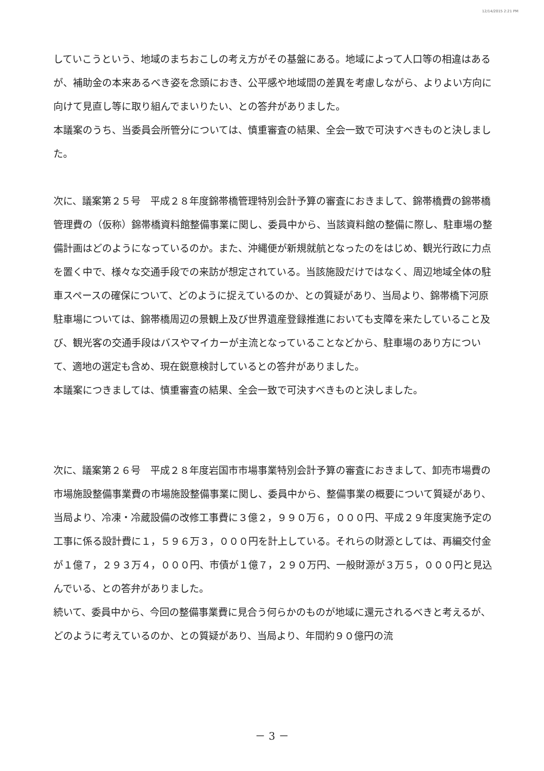12/14/2015 2:21 PM
していこうという、地域のまちおこしの考え方がその基盤にある。地域によって人口等の相違はあるが、補助金の本来あるべき姿を念頭におき、公平感や地域間の差異を考慮しながら、よりよい方向に向けて見直し等に取り組んでまいりたい、との答弁がありました。
本議案のうち、当委員会所管分については、慎重審査の結果、全会一致で可決すべきものと決しました。
次に、議案第２５号　平成２８年度錦帯橋管理特別会計予算の審査におきまして、錦帯橋費の錦帯橋管理費の（仮称）錦帯橋資料館整備事業に関し、委員中から、当該資料館の整備に際し、駐車場の整備計画はどのようになっているのか。また、沖縄便が新規就航となったのをはじめ、観光行政に力点を置く中で、様々な交通手段での来訪が想定されている。当該施設だけではなく、周辺地域全体の駐車スペースの確保について、どのように捉えているのか、との質疑があり、当局より、錦帯橋下河原駐車場については、錦帯橋周辺の景観上及び世界遺産登録推進においても支障を来たしていること及び、観光客の交通手段はバスやマイカーが主流となっていることなどから、駐車場のあり方について、適地の選定も含め、現在鋭意検討しているとの答弁がありました。
本議案につきましては、慎重審査の結果、全会一致で可決すべきものと決しました。
次に、議案第２６号　平成２８年度岩国市市場事業特別会計予算の審査におきまして、卸売市場費の市場施設整備事業費の市場施設整備事業に関し、委員中から、整備事業の概要について質疑があり、当局より、冷凍・冷蔵設備の改修工事費に３億２，９９０万６，０００円、平成２９年度実施予定の工事に係る設計費に１，５９６万３，０００円を計上している。それらの財源としては、再編交付金が１億７，２９３万４，０００円、市債が１億７，２９０万円、一般財源が３万５，０００円と見込んでいる、との答弁がありました。
続いて、委員中から、今回の整備事業費に見合う何らかのものが地域に還元されるべきと考えるが、どのように考えているのか、との質疑があり、当局より、年間約９０億円の流
－ 3 －